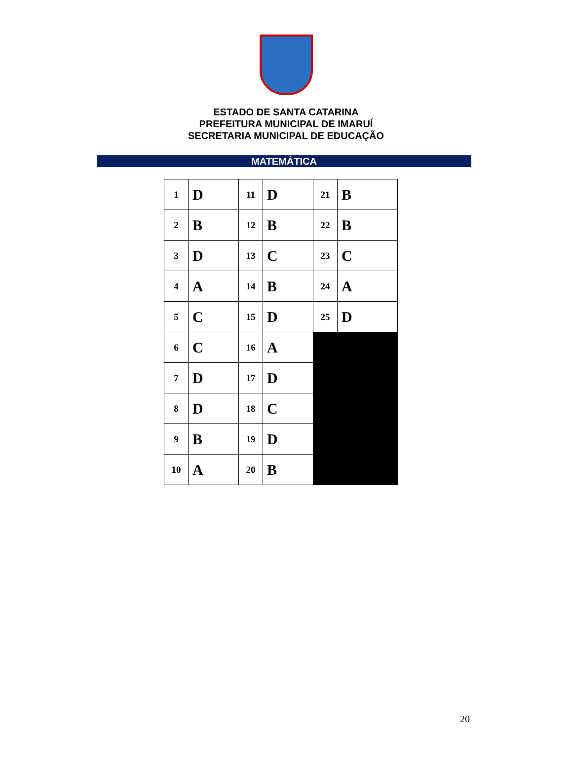ESTADO DE SANTA CATARINA
PREFEITURA MUNICIPAL DE IMARUÍ
SECRETARIA MUNICIPAL DE EDUCAÇÃO
MATEMÁTICA
| 1 | D | 11 | D | 21 | B |
| 2 | B | 12 | B | 22 | B |
| 3 | D | 13 | C | 23 | C |
| 4 | A | 14 | B | 24 | A |
| 5 | C | 15 | D | 25 | D |
| 6 | C | 16 | A | | |
| 7 | D | 17 | D | | |
| 8 | D | 18 | C | | |
| 9 | B | 19 | D | | |
| 10 | A | 20 | B | | |
20